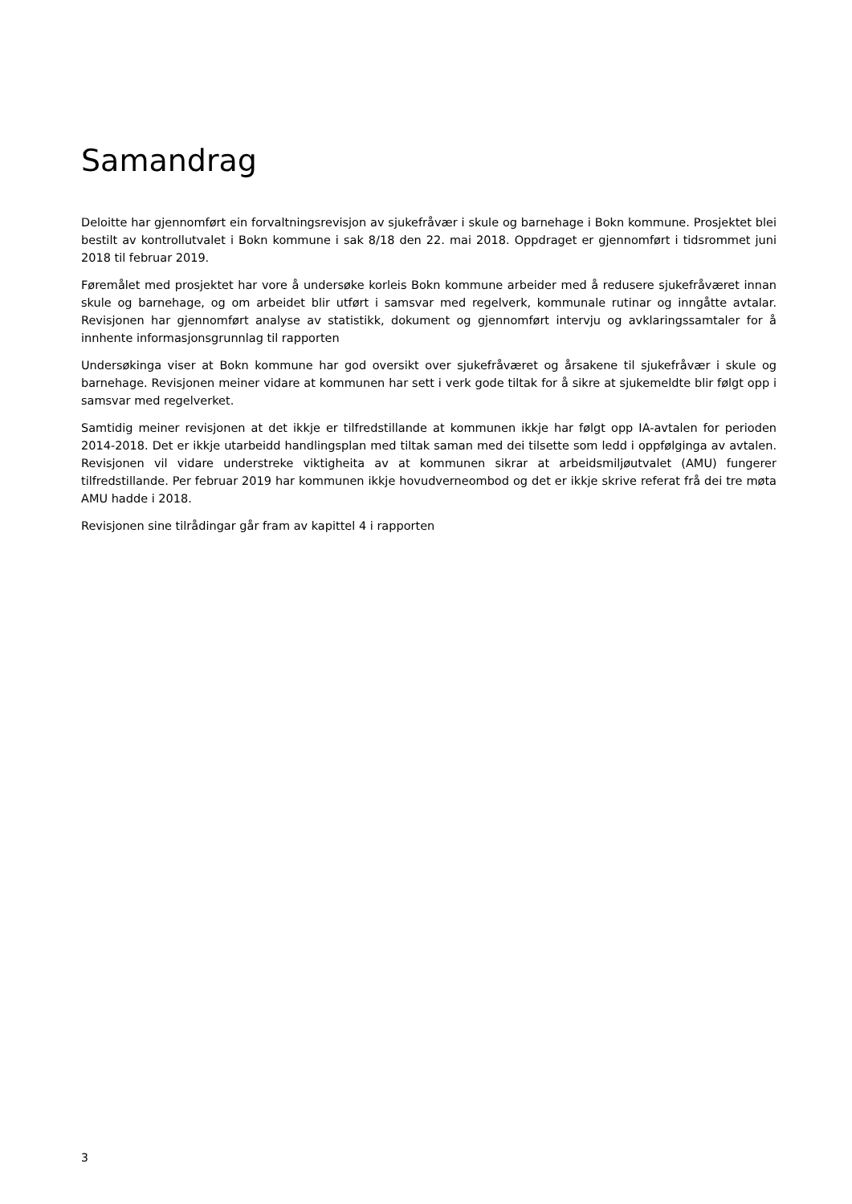Samandrag
Deloitte har gjennomført ein forvaltningsrevisjon av sjukefråvær i skule og barnehage i Bokn kommune. Prosjektet blei bestilt av kontrollutvalet i Bokn kommune i sak 8/18 den 22. mai 2018. Oppdraget er gjennomført i tidsrommet juni 2018 til februar 2019.
Føremålet med prosjektet har vore å undersøke korleis Bokn kommune arbeider med å redusere sjukefråværet innan skule og barnehage, og om arbeidet blir utført i samsvar med regelverk, kommunale rutinar og inngåtte avtalar. Revisjonen har gjennomført analyse av statistikk, dokument og gjennomført intervju og avklaringssamtaler for å innhente informasjonsgrunnlag til rapporten
Undersøkinga viser at Bokn kommune har god oversikt over sjukefråværet og årsakene til sjukefråvær i skule og barnehage. Revisjonen meiner vidare at kommunen har sett i verk gode tiltak for å sikre at sjukemeldte blir følgt opp i samsvar med regelverket.
Samtidig meiner revisjonen at det ikkje er tilfredstillande at kommunen ikkje har følgt opp IA-avtalen for perioden 2014-2018. Det er ikkje utarbeidd handlingsplan med tiltak saman med dei tilsette som ledd i oppfølginga av avtalen. Revisjonen vil vidare understreke viktigheita av at kommunen sikrar at arbeidsmiljøutvalet (AMU) fungerer tilfredstillande. Per februar 2019 har kommunen ikkje hovudverneombod og det er ikkje skrive referat frå dei tre møta AMU hadde i 2018.
Revisjonen sine tilrådingar går fram av kapittel 4 i rapporten
3